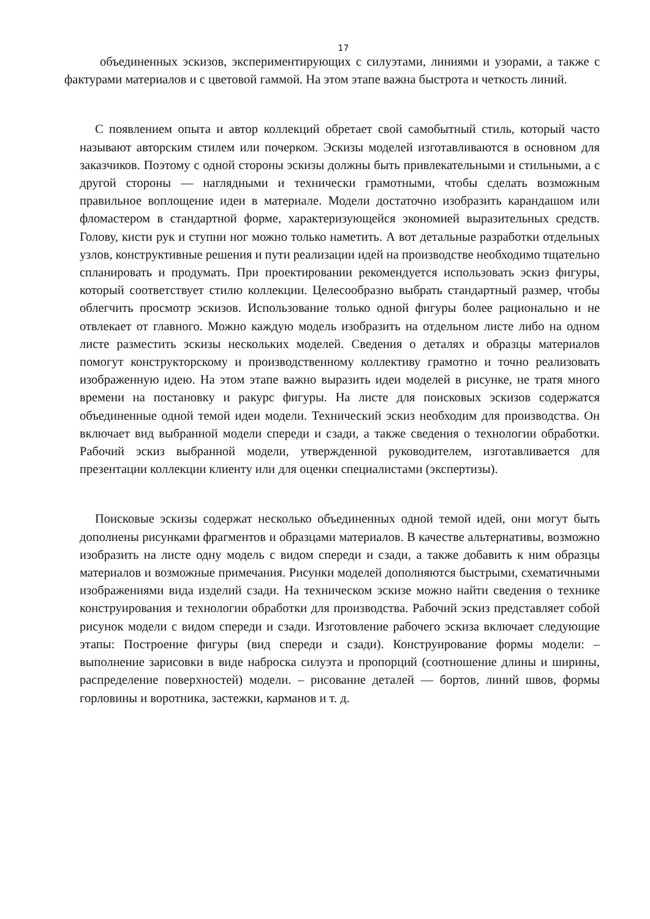17
объединенных эскизов, экспериментирующих с силуэтами, линиями и узорами, а также с фактурами материалов и с цветовой гаммой. На этом этапе важна быстрота и четкость линий.
С появлением опыта и автор коллекций обретает свой самобытный стиль, который часто называют авторским стилем или почерком. Эскизы моделей изготавливаются в основном для заказчиков. Поэтому с одной стороны эскизы должны быть привлекательными и стильными, а с другой стороны — наглядными и технически грамотными, чтобы сделать возможным правильное воплощение идеи в материале. Модели достаточно изобразить карандашом или фломастером в стандартной форме, характеризующейся экономией выразительных средств. Голову, кисти рук и ступни ног можно только наметить. А вот детальные разработки отдельных узлов, конструктивные решения и пути реализации идей на производстве необходимо тщательно спланировать и продумать. При проектировании рекомендуется использовать эскиз фигуры, который соответствует стилю коллекции. Целесообразно выбрать стандартный размер, чтобы облегчить просмотр эскизов. Использование только одной фигуры более рационально и не отвлекает от главного. Можно каждую модель изобразить на отдельном листе либо на одном листе разместить эскизы нескольких моделей. Сведения о деталях и образцы материалов помогут конструкторскому и производственному коллективу грамотно и точно реализовать изображенную идею. На этом этапе важно выразить идеи моделей в рисунке, не тратя много времени на постановку и ракурс фигуры. На листе для поисковых эскизов содержатся объединенные одной темой идеи модели. Технический эскиз необходим для производства. Он включает вид выбранной модели спереди и сзади, а также сведения о технологии обработки. Рабочий эскиз выбранной модели, утвержденной руководителем, изготавливается для презентации коллекции клиенту или для оценки специалистами (экспертизы).
Поисковые эскизы содержат несколько объединенных одной темой идей, они могут быть дополнены рисунками фрагментов и образцами материалов. В качестве альтернативы, возможно изобразить на листе одну модель с видом спереди и сзади, а также добавить к ним образцы материалов и возможные примечания. Рисунки моделей дополняются быстрыми, схематичными изображениями вида изделий сзади. На техническом эскизе можно найти сведения о технике конструирования и технологии обработки для производства. Рабочий эскиз представляет собой рисунок модели с видом спереди и сзади. Изготовление рабочего эскиза включает следующие этапы: Построение фигуры (вид спереди и сзади). Конструирование формы модели: – выполнение зарисовки в виде наброска силуэта и пропорций (соотношение длины и ширины, распределение поверхностей) модели. – рисование деталей — бортов, линий швов, формы горловины и воротника, застежки, карманов и т. д.